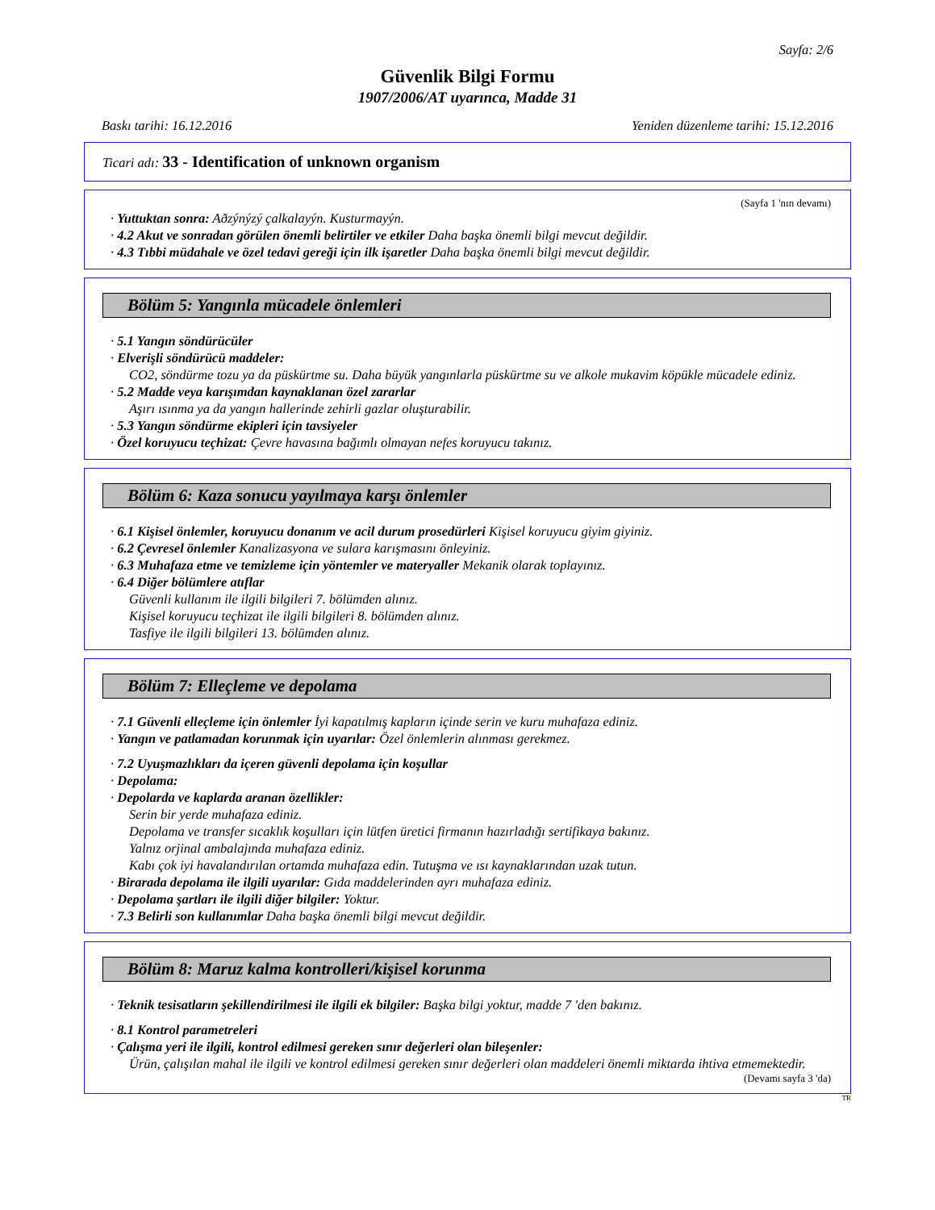Sayfa: 2/6
Güvenlik Bilgi Formu
1907/2006/AT uyarınca, Madde 31
Baskı tarihi: 16.12.2016 Yeniden düzenleme tarihi: 15.12.2016
Ticari adı: 33 - Identification of unknown organism
(Sayfa 1 'nın devamı)
· Yuttuktan sonra: Aðzýnýzý çalkalayýn. Kusturmayýn.
· 4.2 Akut ve sonradan görülen önemli belirtiler ve etkiler Daha başka önemli bilgi mevcut değildir.
· 4.3 Tıbbi müdahale ve özel tedavi gereği için ilk işaretler Daha başka önemli bilgi mevcut değildir.
Bölüm 5: Yangınla mücadele önlemleri
· 5.1 Yangın söndürücüler
· Elverişli söndürücü maddeler:
CO2, söndürme tozu ya da püskürtme su. Daha büyük yangınlarla püskürtme su ve alkole mukavim köpükle mücadele ediniz.
· 5.2 Madde veya karışımdan kaynaklanan özel zararlar
Aşırı ısınma ya da yangın hallerinde zehirli gazlar oluşturabilir.
· 5.3 Yangın söndürme ekipleri için tavsiyeler
· Özel koruyucu teçhizat: Çevre havasına bağımlı olmayan nefes koruyucu takınız.
Bölüm 6: Kaza sonucu yayılmaya karşı önlemler
· 6.1 Kişisel önlemler, koruyucu donanım ve acil durum prosedürleri Kişisel koruyucu giyim giyiniz.
· 6.2 Çevresel önlemler Kanalizasyona ve sulara karışmasını önleyiniz.
· 6.3 Muhafaza etme ve temizleme için yöntemler ve materyaller Mekanik olarak toplayınız.
· 6.4 Diğer bölümlere atıflar
Güvenli kullanım ile ilgili bilgileri 7. bölümden alınız.
Kişisel koruyucu teçhizat ile ilgili bilgileri 8. bölümden alınız.
Tasfiye ile ilgili bilgileri 13. bölümden alınız.
Bölüm 7: Elleçleme ve depolama
· 7.1 Güvenli elleçleme için önlemler İyi kapatılmış kapların içinde serin ve kuru muhafaza ediniz.
· Yangın ve patlamadan korunmak için uyarılar: Özel önlemlerin alınması gerekmez.
· 7.2 Uyuşmazlıkları da içeren güvenli depolama için koşullar
· Depolama:
· Depolarda ve kaplarda aranan özellikler:
Serin bir yerde muhafaza ediniz.
Depolama ve transfer sıcaklık koşulları için lütfen üretici firmanın hazırladığı sertifikaya bakınız.
Yalnız orjinal ambalajında muhafaza ediniz.
Kabı çok iyi havalandırılan ortamda muhafaza edin. Tutuşma ve ısı kaynaklarından uzak tutun.
· Birarada depolama ile ilgili uyarılar: Gıda maddelerinden ayrı muhafaza ediniz.
· Depolama şartları ile ilgili diğer bilgiler: Yoktur.
· 7.3 Belirli son kullanımlar Daha başka önemli bilgi mevcut değildir.
Bölüm 8: Maruz kalma kontrolleri/kişisel korunma
· Teknik tesisatların şekillendirilmesi ile ilgili ek bilgiler: Başka bilgi yoktur, madde 7 'den bakınız.
· 8.1 Kontrol parametreleri
· Çalışma yeri ile ilgili, kontrol edilmesi gereken sınır değerleri olan bileşenler:
Ürün, çalışılan mahal ile ilgili ve kontrol edilmesi gereken sınır değerleri olan maddeleri önemli miktarda ihtiva etmemektedir.
(Devamı sayfa 3 'da)
TR